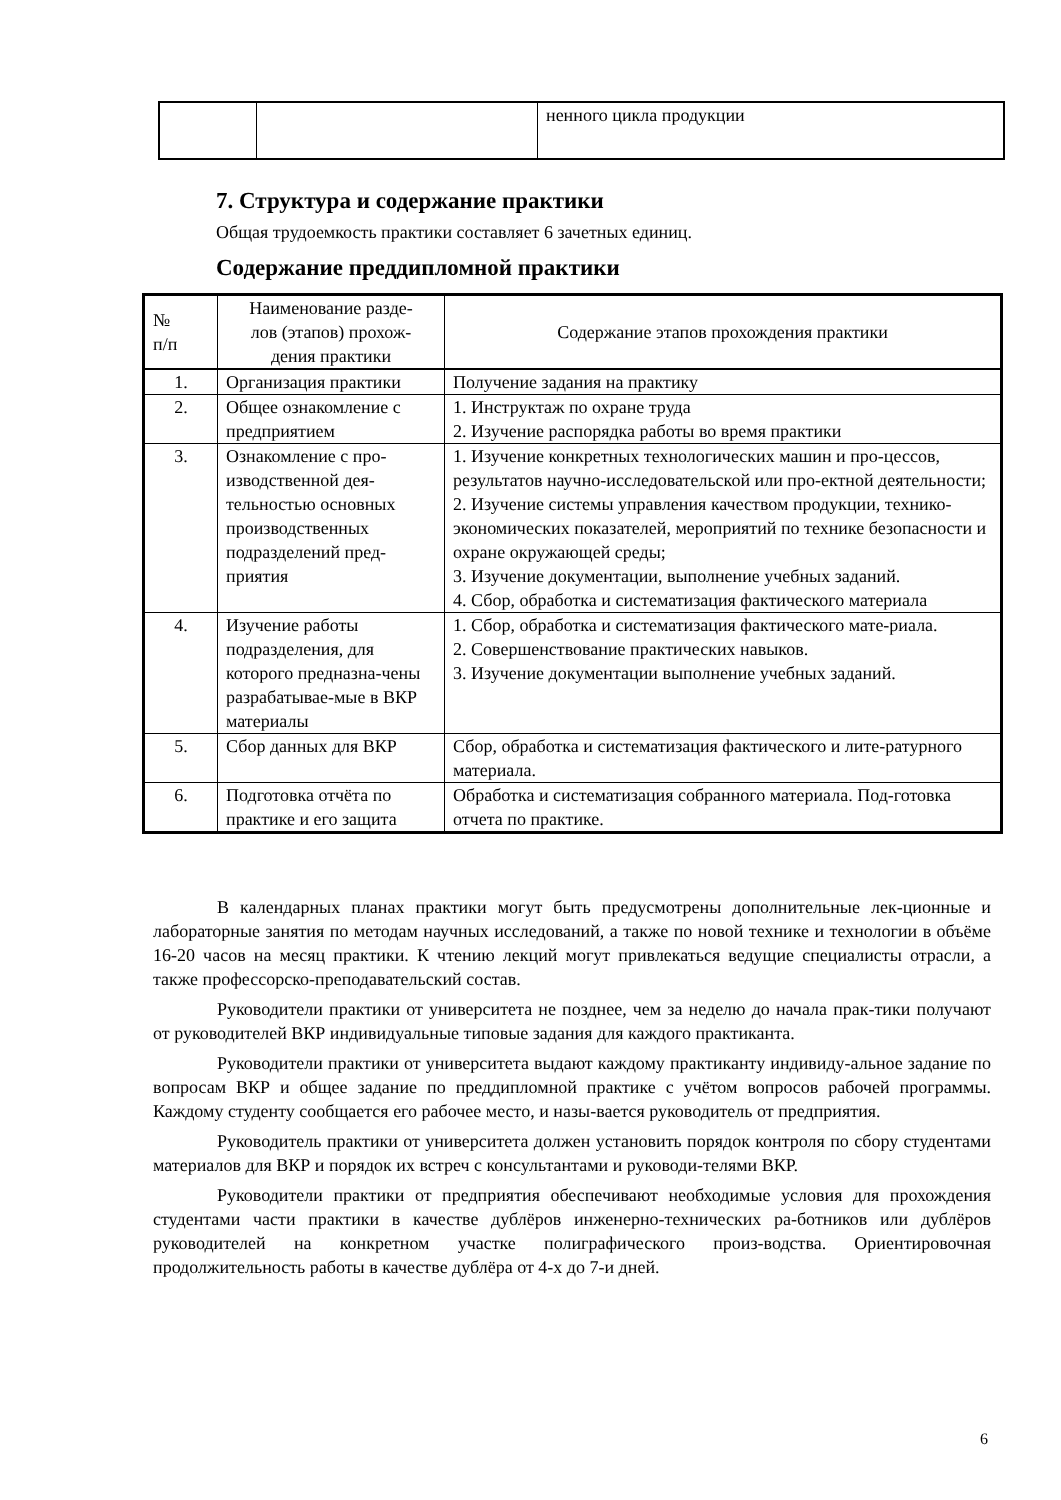| | | ненного цикла продукции |
7. Структура и содержание практики
Общая трудоемкость практики составляет 6 зачетных единиц.
Содержание преддипломной практики
| № п/п | Наименование разде- лов (этапов) прохож- дения практики | Содержание этапов прохождения практики |
| --- | --- | --- |
| 1. | Организация практики | Получение задания на практику |
| 2. | Общее ознакомление с предприятием | 1. Инструктаж по охране труда 2. Изучение распорядка работы во время практики |
| 3. | Ознакомление с про-изводственной дея-тельностью основных производственных подразделений пред-приятия | 1. Изучение конкретных технологических машин и про-цессов, результатов научно-исследовательской или про-ектной деятельности; 2. Изучение системы управления качеством продукции, технико-экономических показателей, мероприятий по технике безопасности и охране окружающей среды; 3. Изучение документации, выполнение учебных заданий. 4. Сбор, обработка и систематизация фактического материала |
| 4. | Изучение работы подразделения, для которого предназна-чены разрабатывае-мые в ВКР материалы | 1. Сбор, обработка и систематизация фактического мате-риала. 2. Совершенствование практических навыков. 3. Изучение документации выполнение учебных заданий. |
| 5. | Сбор данных для ВКР | Сбор, обработка и систематизация фактического и лите-ратурного материала. |
| 6. | Подготовка отчёта по практике и его защита | Обработка и систематизация собранного материала. Под-готовка отчета по практике. |
В календарных планах практики могут быть предусмотрены дополнительные лек-ционные и лабораторные занятия по методам научных исследований, а также по новой технике и технологии в объёме 16-20 часов на месяц практики. К чтению лекций могут привлекаться ведущие специалисты отрасли, а также профессорско-преподавательский состав.
Руководители практики от университета не позднее, чем за неделю до начала прак-тики получают от руководителей ВКР индивидуальные типовые задания для каждого практиканта.
Руководители практики от университета выдают каждому практиканту индивиду-альное задание по вопросам ВКР и общее задание по преддипломной практике с учётом вопросов рабочей программы. Каждому студенту сообщается его рабочее место, и назы-вается руководитель от предприятия.
Руководитель практики от университета должен установить порядок контроля по сбору студентами материалов для ВКР и порядок их встреч с консультантами и руководи-телями ВКР.
Руководители практики от предприятия обеспечивают необходимые условия для прохождения студентами части практики в качестве дублёров инженерно-технических ра-ботников или дублёров руководителей на конкретном участке полиграфического произ-водства. Ориентировочная продолжительность работы в качестве дублёра от 4-х до 7-и дней.
6